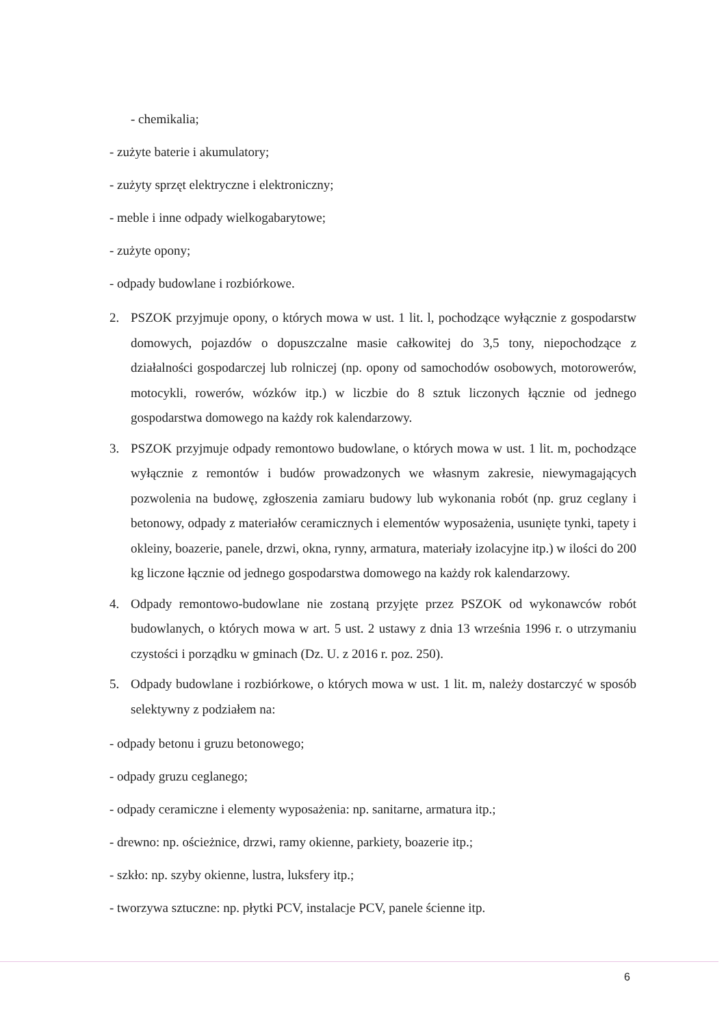- chemikalia;
- zużyte baterie i akumulatory;
- zużyty sprzęt elektryczne i elektroniczny;
- meble i inne odpady wielkogabarytowe;
- zużyte opony;
- odpady budowlane i rozbiórkowe.
2. PSZOK przyjmuje opony, o których mowa w ust. 1 lit. l, pochodzące wyłącznie z gospodarstw domowych, pojazdów o dopuszczalne masie całkowitej do 3,5 tony, niepochodzące z działalności gospodarczej lub rolniczej (np. opony od samochodów osobowych, motorowerów, motocykli, rowerów, wózków itp.) w liczbie do 8 sztuk liczonych łącznie od jednego gospodarstwa domowego na każdy rok kalendarzowy.
3. PSZOK przyjmuje odpady remontowo budowlane, o których mowa w ust. 1 lit. m, pochodzące wyłącznie z remontów i budów prowadzonych we własnym zakresie, niewymagających pozwolenia na budowę, zgłoszenia zamiaru budowy lub wykonania robót (np. gruz ceglany i betonowy, odpady z materiałów ceramicznych i elementów wyposażenia, usunięte tynki, tapety i okleiny, boazerie, panele, drzwi, okna, rynny, armatura, materiały izolacyjne itp.) w ilości do 200 kg liczone łącznie od jednego gospodarstwa domowego na każdy rok kalendarzowy.
4. Odpady remontowo-budowlane nie zostaną przyjęte przez PSZOK od wykonawców robót budowlanych, o których mowa w art. 5 ust. 2 ustawy z dnia 13 września 1996 r. o utrzymaniu czystości i porządku w gminach (Dz. U. z 2016 r. poz. 250).
5. Odpady budowlane i rozbiórkowe, o których mowa w ust. 1 lit. m, należy dostarczyć w sposób selektywny z podziałem na:
- odpady betonu i gruzu betonowego;
- odpady gruzu ceglanego;
- odpady ceramiczne i elementy wyposażenia: np. sanitarne, armatura itp.;
- drewno: np. ościeżnice, drzwi, ramy okienne, parkiety, boazerie itp.;
- szkło: np. szyby okienne, lustra, luksfery itp.;
- tworzywa sztuczne: np. płytki PCV, instalacje PCV, panele ścienne itp.
6